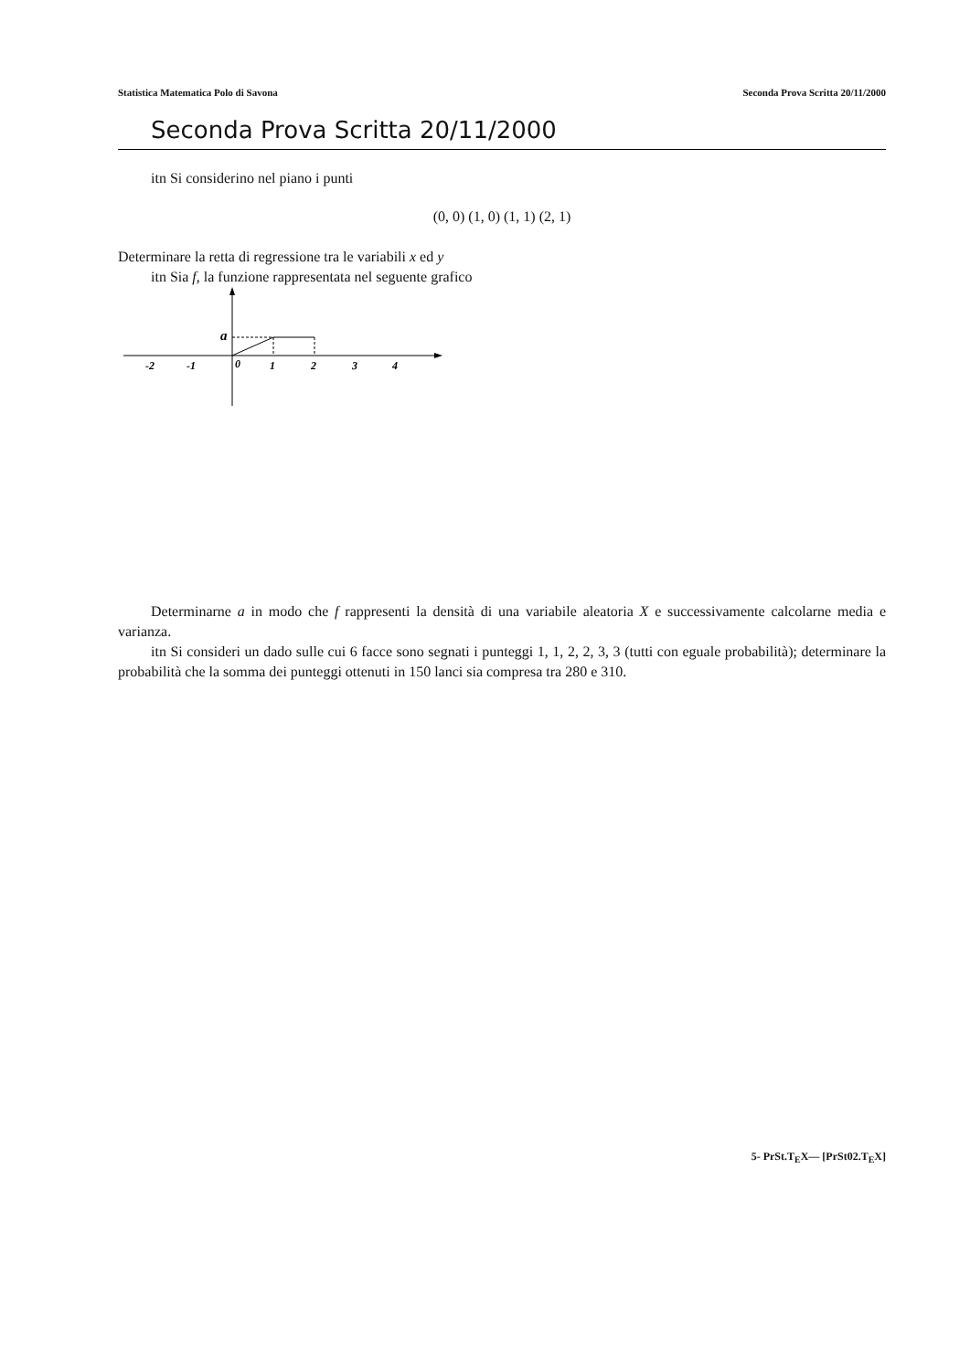Statistica Matematica Polo di Savona Seconda Prova Scritta 20/11/2000
Seconda Prova Scritta 20/11/2000
itn Si considerino nel piano i punti
(0, 0) (1, 0) (1, 1) (2, 1)
Determinare la retta di regressione tra le variabili x ed y
itn Sia f, la funzione rappresentata nel seguente grafico
a
-2
-1
0
1
2
3
4
Determinarne a in modo che f rappresenti la densità di una variabile aleatoria X e successivamente calcolarne media e varianza.
itn Si consideri un dado sulle cui 6 facce sono segnati i punteggi 1, 1, 2, 2, 3, 3 (tutti con eguale probabilità); determinare la probabilità che la somma dei punteggi ottenuti in 150 lanci sia compresa tra 280 e 310.
5- PrSt.T<sub>E</sub>X— [PrSt02.T<sub>E</sub>X]